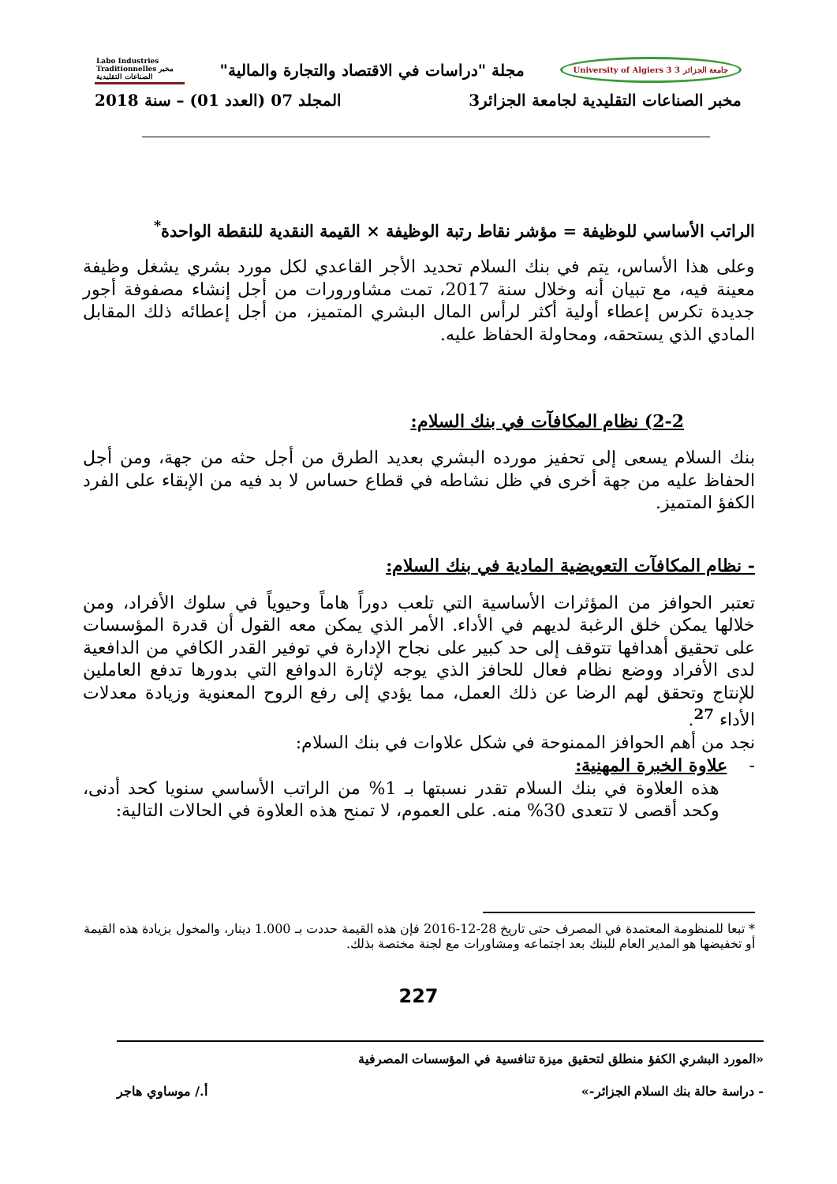جامعة الجزائر 3 University of Algiers 3 مجلة "دراسات في الاقتصاد والتجارة والمالية" Labo Industries Traditionnelles مخبر الصناعات التقليدية
مخبر الصناعات التقليدية لجامعة الجزائر3 المجلد 07 (العدد 01) – سنة 2018
الراتب الأساسي للوظيفة = مؤشر نقاط رتبة الوظيفة × القيمة النقدية للنقطة الواحدة<sup>*</sup>
وعلى هذا الأساس، يتم في بنك السلام تحديد الأجر القاعدي لكل مورد بشري يشغل وظيفة معينة فيه، مع تبيان أنه وخلال سنة 2017، تمت مشاورورات من أجل إنشاء مصفوفة أجور جديدة تكرس إعطاء أولية أكثر لرأس المال البشري المتميز، من أجل إعطائه ذلك المقابل المادي الذي يستحقه، ومحاولة الحفاظ عليه.
2-2) نظام المكافآت في بنك السلام:
بنك السلام يسعى إلى تحفيز مورده البشري بعديد الطرق من أجل حثه من جهة، ومن أجل الحفاظ عليه من جهة أخرى في ظل نشاطه في قطاع حساس لا بد فيه من الإبقاء على الفرد الكفؤ المتميز.
- نظام المكافآت التعويضية المادية في بنك السلام:
تعتبر الحوافز من المؤثرات الأساسية التي تلعب دوراً هاماً وحيوياً في سلوك الأفراد، ومن خلالها يمكن خلق الرغبة لديهم في الأداء. الأمر الذي يمكن معه القول أن قدرة المؤسسات على تحقيق أهدافها تتوقف إلى حد كبير على نجاح الإدارة في توفير القدر الكافي من الدافعية لدى الأفراد ووضع نظام فعال للحافز الذي يوجه لإثارة الدوافع التي بدورها تدفع العاملين للإنتاج وتحقق لهم الرضا عن ذلك العمل، مما يؤدي إلى رفع الروح المعنوية وزيادة معدلات الأداء <sup>27</sup>.
نجد من أهم الحوافز الممنوحة في شكل علاوات في بنك السلام:
- علاوة الخبرة المهنية:
هذه العلاوة في بنك السلام تقدر نسبتها بـ 1% من الراتب الأساسي سنويا كحد أدنى، وكحد أقصى لا تتعدى 30% منه. على العموم، لا تمنح هذه العلاوة في الحالات التالية:
* تبعا للمنظومة المعتمدة في المصرف حتى تاريخ 28-12-2016 فإن هذه القيمة حددت بـ 1.000 دينار، والمخول بزيادة هذه القيمة أو تخفيضها هو المدير العام للبنك بعد اجتماعه ومشاورات مع لجنة مختصة بذلك.
227
«المورد البشري الكفؤ منطلق لتحقيق ميزة تنافسية في المؤسسات المصرفية
- دراسة حالة بنك السلام الجزائر-» أ./ موساوي هاجر